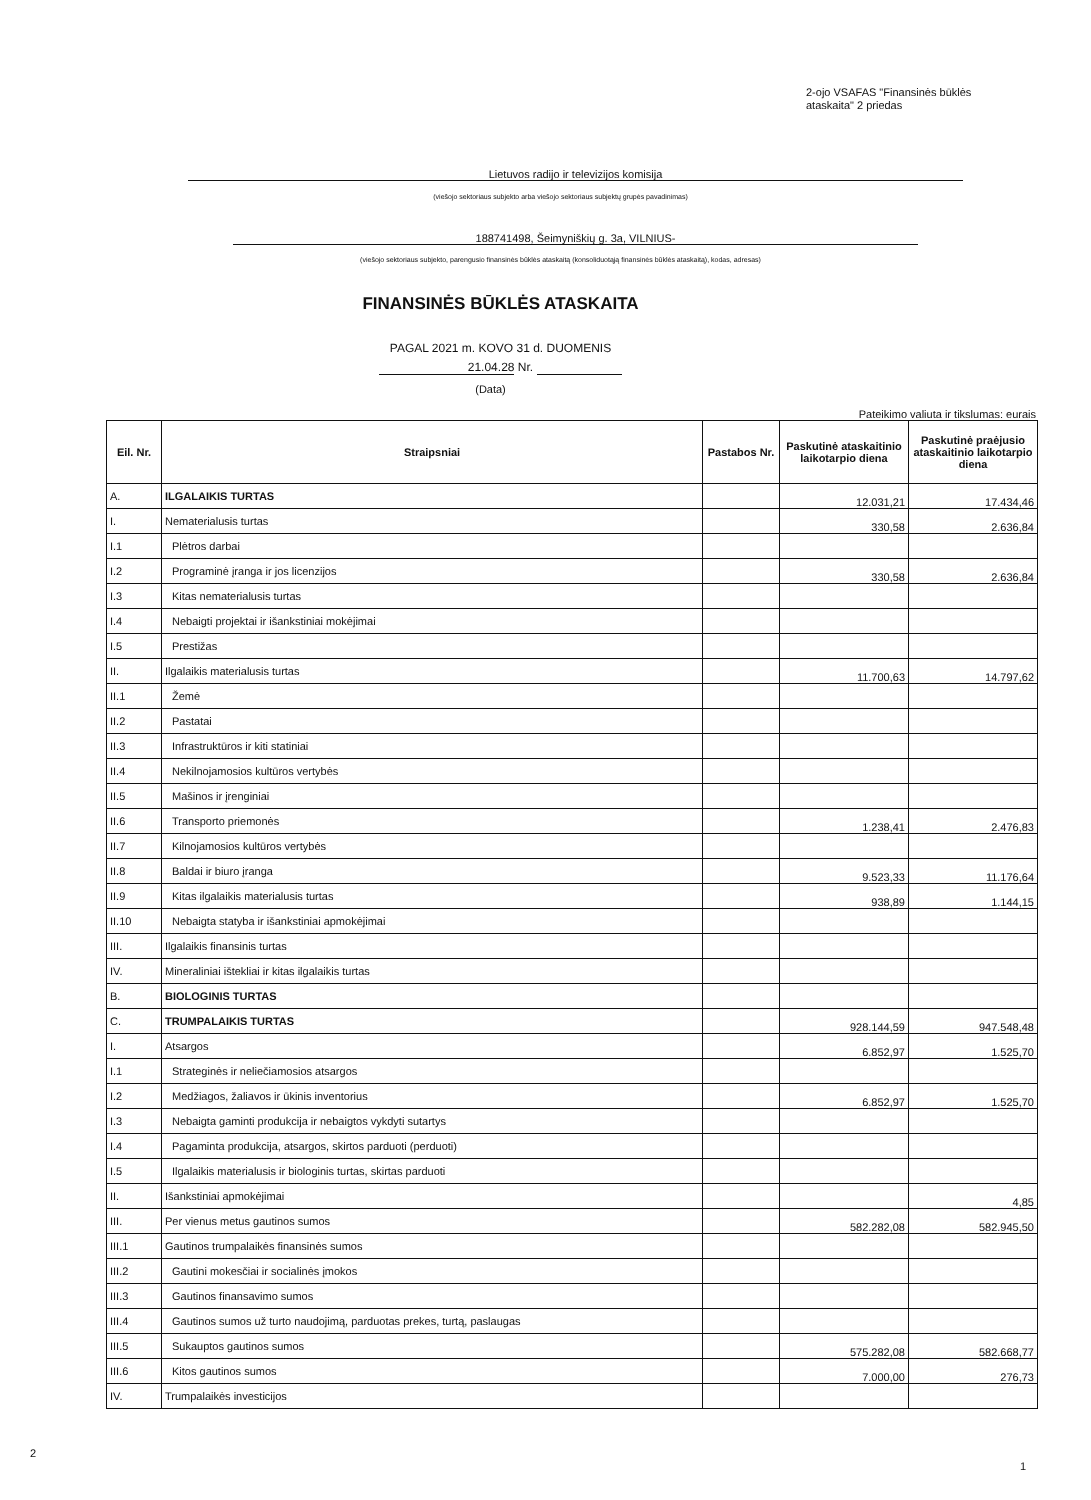2-ojo VSAFAS "Finansinės būklės
ataskaita" 2 priedas
Lietuvos radijo ir televizijos komisija
(viešojo sektoriaus subjekto arba viešojo sektoriaus subjektų grupės pavadinimas)
188741498, Šeimyniškių g. 3a, VILNIUS-
(viešojo sektoriaus subjekto, parengusio finansinės būklės ataskaitą (konsoliduotąją finansinės būklės ataskaitą), kodas, adresas)
FINANSINĖS BŪKLĖS ATASKAITA
PAGAL 2021 m. KOVO 31 d. DUOMENIS
21.04.28 Nr.
(Data)
Pateikimo valiuta ir tikslumas: eurais
| Eil. Nr. | Straipsniai | Pastabos Nr. | Paskutinė ataskaitinio laikotarpio diena | Paskutinė praėjusio ataskaitinio laikotarpio diena |
| --- | --- | --- | --- | --- |
| A. | ILGALAIKIS TURTAS | | 12.031,21 | 17.434,46 |
| I. | Nematerialusis turtas | | 330,58 | 2.636,84 |
| I.1 | Plėtros darbai | | | |
| I.2 | Programinė įranga ir jos licenzijos | | 330,58 | 2.636,84 |
| I.3 | Kitas nematerialusis turtas | | | |
| I.4 | Nebaigti projektai ir išankstiniai mokėjimai | | | |
| I.5 | Prestižas | | | |
| II. | Ilgalaikis materialusis turtas | | 11.700,63 | 14.797,62 |
| II.1 | Žemė | | | |
| II.2 | Pastatai | | | |
| II.3 | Infrastruktūros ir kiti statiniai | | | |
| II.4 | Nekilnojamosios kultūros vertybės | | | |
| II.5 | Mašinos ir įrenginiai | | | |
| II.6 | Transporto priemonės | | 1.238,41 | 2.476,83 |
| II.7 | Kilnojamosios kultūros vertybės | | | |
| II.8 | Baldai ir biuro įranga | | 9.523,33 | 11.176,64 |
| II.9 | Kitas ilgalaikis materialusis turtas | | 938,89 | 1.144,15 |
| II.10 | Nebaigta statyba ir išankstiniai apmokėjimai | | | |
| III. | Ilgalaikis finansinis turtas | | | |
| IV. | Mineraliniai ištekliai ir kitas ilgalaikis turtas | | | |
| B. | BIOLOGINIS TURTAS | | | |
| C. | TRUMPALAIKIS TURTAS | | 928.144,59 | 947.548,48 |
| I. | Atsargos | | 6.852,97 | 1.525,70 |
| I.1 | Strateginės ir neliečiamosios atsargos | | | |
| I.2 | Medžiagos, žaliavos ir ūkinis inventorius | | 6.852,97 | 1.525,70 |
| I.3 | Nebaigta gaminti produkcija ir nebaigtos vykdyti sutartys | | | |
| I.4 | Pagaminta produkcija, atsargos, skirtos parduoti (perduoti) | | | |
| I.5 | Ilgalaikis materialusis ir biologinis turtas, skirtas parduoti | | | |
| II. | Išankstiniai apmokėjimai | | | 4,85 |
| III. | Per vienus metus gautinos sumos | | 582.282,08 | 582.945,50 |
| III.1 | Gautinos trumpalaikės finansinės sumos | | | |
| III.2 | Gautini mokesčiai ir socialinės įmokos | | | |
| III.3 | Gautinos finansavimo sumos | | | |
| III.4 | Gautinos sumos už turto naudojimą, parduotas prekes, turtą, paslaugas | | | |
| III.5 | Sukauptos gautinos sumos | | 575.282,08 | 582.668,77 |
| III.6 | Kitos gautinos sumos | | 7.000,00 | 276,73 |
| IV. | Trumpalaikės investicijos | | | |
2
1